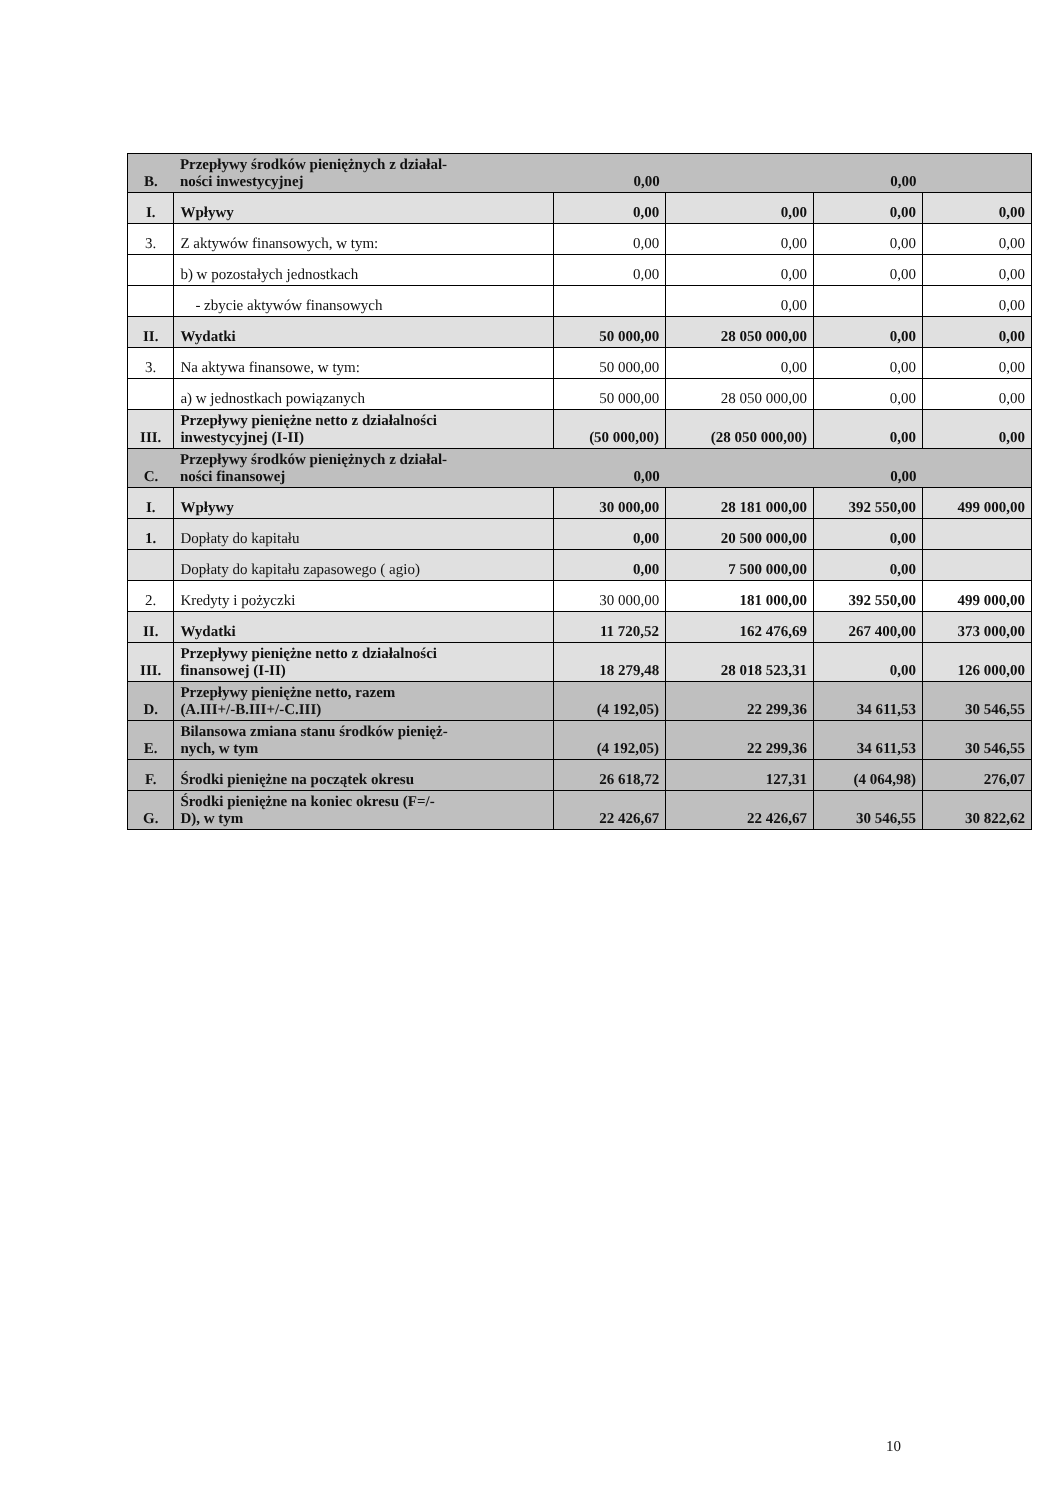| B. | Przepływy środków pieniężnych z działal- ności inwestycyjnej | 0,00 | | 0,00 | |
| I. | Wpływy | 0,00 | 0,00 | 0,00 | 0,00 |
| 3. | Z aktywów finansowych, w tym: | 0,00 | 0,00 | 0,00 | 0,00 |
| | b) w pozostałych jednostkach | 0,00 | 0,00 | 0,00 | 0,00 |
| | - zbycie aktywów finansowych | | 0,00 | | 0,00 |
| II. | Wydatki | 50 000,00 | 28 050 000,00 | 0,00 | 0,00 |
| 3. | Na aktywa finansowe, w tym: | 50 000,00 | 0,00 | 0,00 | 0,00 |
| | a) w jednostkach powiązanych | 50 000,00 | 28 050 000,00 | 0,00 | 0,00 |
| III. | Przepływy pieniężne netto z działalności inwestycyjnej (I-II) | (50 000,00) | (28 050 000,00) | 0,00 | 0,00 |
| C. | Przepływy środków pieniężnych z działal- ności finansowej | 0,00 | | 0,00 | |
| I. | Wpływy | 30 000,00 | 28 181 000,00 | 392 550,00 | 499 000,00 |
| 1. | Dopłaty do kapitału | 0,00 | 20 500 000,00 | 0,00 | |
| | Dopłaty do kapitału zapasowego ( agio) | 0,00 | 7 500 000,00 | 0,00 | |
| 2. | Kredyty i pożyczki | 30 000,00 | 181 000,00 | 392 550,00 | 499 000,00 |
| II. | Wydatki | 11 720,52 | 162 476,69 | 267 400,00 | 373 000,00 |
| III. | Przepływy pieniężne netto z działalności finansowej (I-II) | 18 279,48 | 28 018 523,31 | 0,00 | 126 000,00 |
| D. | Przepływy pieniężne netto, razem (A.III+/-B.III+/-C.III) | (4 192,05) | 22 299,36 | 34 611,53 | 30 546,55 |
| E. | Bilansowa zmiana stanu środków pienięż- nych, w tym | (4 192,05) | 22 299,36 | 34 611,53 | 30 546,55 |
| F. | Środki pieniężne na początek okresu | 26 618,72 | 127,31 | (4 064,98) | 276,07 |
| G. | Środki pieniężne na koniec okresu (F=/- D), w tym | 22 426,67 | 22 426,67 | 30 546,55 | 30 822,62 |
10